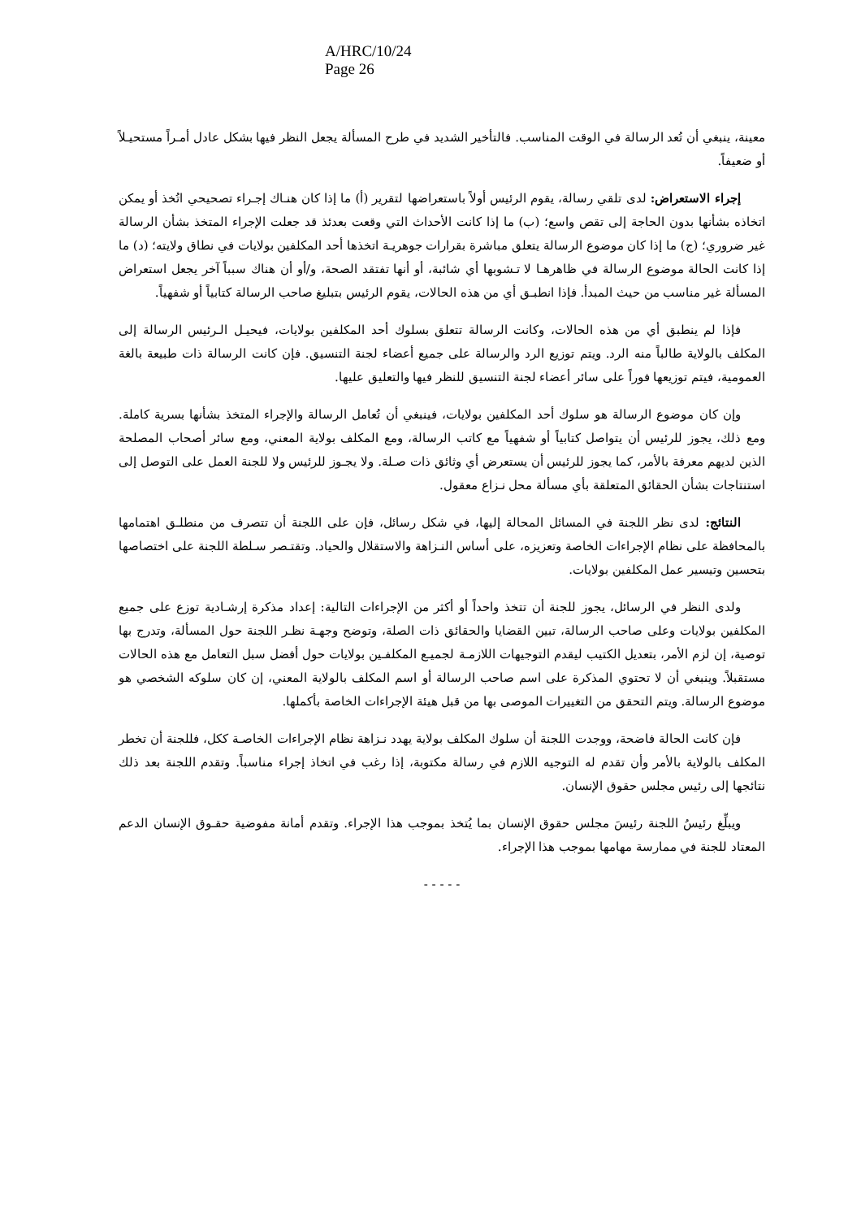A/HRC/10/24
Page 26
معينة، ينبغي أن تُعد الرسالة في الوقت المناسب. فالتأخير الشديد في طرح المسألة يجعل النظر فيها بشكل عادل أمـراً مستحيـلاً أو ضعيفاً.
إجراء الاستعراض: لدى تلقي رسالة، يقوم الرئيس أولاً باستعراضها لتقرير (أ) ما إذا كان هنـاك إجـراء تصحيحي اتُخذ أو يمكن اتخاذه بشأنها بدون الحاجة إلى تقص واسع؛ (ب) ما إذا كانت الأحداث التي وقعت بعدئذ قد جعلت الإجراء المتخذ بشأن الرسالة غير ضروري؛ (ج) ما إذا كان موضوع الرسالة يتعلق مباشرة بقرارات جوهريـة اتخذها أحد المكلفين بولايات في نطاق ولايته؛ (د) ما إذا كانت الحالة موضوع الرسالة في ظاهرهـا لا تـشوبها أي شائبة، أو أنها تفتقد الصحة، و/أو أن هناك سبباً آخر يجعل استعراض المسألة غير مناسب من حيث المبدأ. فإذا انطبـق أي من هذه الحالات، يقوم الرئيس بتبليغ صاحب الرسالة كتابياً أو شفهياً.
فإذا لم ينطبق أي من هذه الحالات، وكانت الرسالة تتعلق بسلوك أحد المكلفين بولايات، فيحيـل الـرئيس الرسالة إلى المكلف بالولاية طالباً منه الرد. ويتم توزيع الرد والرسالة على جميع أعضاء لجنة التنسيق. فإن كانت الرسالة ذات طبيعة بالغة العمومية، فيتم توزيعها فوراً على سائر أعضاء لجنة التنسيق للنظر فيها والتعليق عليها.
وإن كان موضوع الرسالة هو سلوك أحد المكلفين بولايات، فينبغي أن تُعامل الرسالة والإجراء المتخذ بشأنها بسرية كاملة. ومع ذلك، يجوز للرئيس أن يتواصل كتابياً أو شفهياً مع كاتب الرسالة، ومع المكلف بولاية المعني، ومع سائر أصحاب المصلحة الذين لديهم معرفة بالأمر، كما يجوز للرئيس أن يستعرض أي وثائق ذات صـلة. ولا يجـوز للرئيس ولا للجنة العمل على التوصل إلى استنتاجات بشأن الحقائق المتعلقة بأي مسألة محل نـزاع معقول.
النتائج: لدى نظر اللجنة في المسائل المحالة إليها، في شكل رسائل، فإن على اللجنة أن تتصرف من منطلـق اهتمامها بالمحافظة على نظام الإجراءات الخاصة وتعزيزه، على أساس النـزاهة والاستقلال والحياد. وتقتـصر سـلطة اللجنة على اختصاصها بتحسين وتيسير عمل المكلفين بولايات.
ولدى النظر في الرسائل، يجوز للجنة أن تتخذ واحداً أو أكثر من الإجراءات التالية: إعداد مذكرة إرشـادية توزع على جميع المكلفين بولايات وعلى صاحب الرسالة، تبين القضايا والحقائق ذات الصلة، وتوضح وجهـة نظـر اللجنة حول المسألة، وتدرج بها توصية، إن لزم الأمر، بتعديل الكتيب ليقدم التوجيهات اللازمـة لجميـع المكلفـين بولايات حول أفضل سبل التعامل مع هذه الحالات مستقبلاً. وينبغي أن لا تحتوي المذكرة على اسم صاحب الرسالة أو اسم المكلف بالولاية المعني، إن كان سلوكه الشخصي هو موضوع الرسالة. ويتم التحقق من التغييرات الموصى بها من قبل هيئة الإجراءات الخاصة بأكملها.
فإن كانت الحالة فاضحة، ووجدت اللجنة أن سلوك المكلف بولاية يهدد نـزاهة نظام الإجراءات الخاصـة ككل، فللجنة أن تخطر المكلف بالولاية بالأمر وأن تقدم له التوجيه اللازم في رسالة مكتوبة، إذا رغب في اتخاذ إجراء مناسباً. وتقدم اللجنة بعد ذلك نتائجها إلى رئيس مجلس حقوق الإنسان.
ويبلِّغ رئيسُ اللجنة رئيسَ مجلس حقوق الإنسان بما يُتخذ بموجب هذا الإجراء. وتقدم أمانة مفوضية حقـوق الإنسان الدعم المعتاد للجنة في ممارسة مهامها بموجب هذا الإجراء.
- - - - -